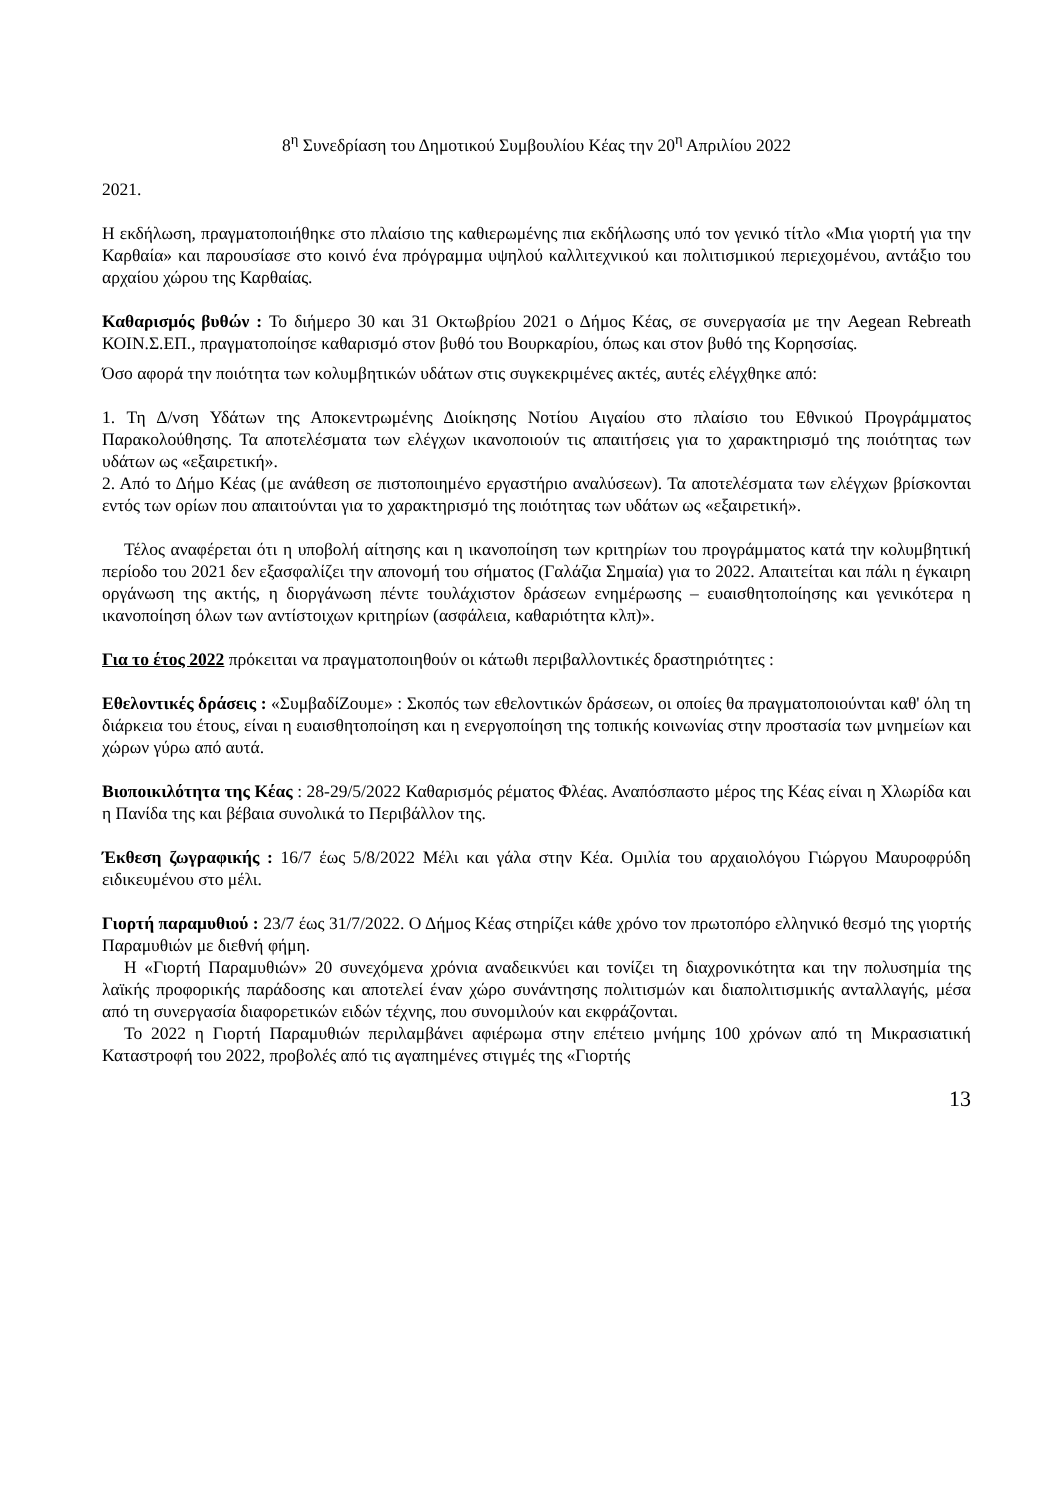8<sup>η</sup> Συνεδρίαση του Δημοτικού Συμβουλίου Κέας την 20<sup>η</sup> Απριλίου 2022
2021.
Η εκδήλωση, πραγματοποιήθηκε στο πλαίσιο της καθιερωμένης πια εκδήλωσης υπό τον γενικό τίτλο «Μια γιορτή για την Καρθαία» και παρουσίασε στο κοινό ένα πρόγραμμα υψηλού καλλιτεχνικού και πολιτισμικού περιεχομένου, αντάξιο του αρχαίου χώρου της Καρθαίας.
Καθαρισμός βυθών : Το διήμερο 30 και 31 Οκτωβρίου 2021 ο Δήμος Κέας, σε συνεργασία με την Aegean Rebreath ΚΟΙΝ.Σ.ΕΠ., πραγματοποίησε καθαρισμό στον βυθό του Βουρκαρίου, όπως και στον βυθό της Κορησσίας.
Όσο αφορά την ποιότητα των κολυμβητικών υδάτων στις συγκεκριμένες ακτές, αυτές ελέγχθηκε από:
1. Τη Δ/νση Υδάτων της Αποκεντρωμένης Διοίκησης Νοτίου Αιγαίου στο πλαίσιο του Εθνικού Προγράμματος Παρακολούθησης. Τα αποτελέσματα των ελέγχων ικανοποιούν τις απαιτήσεις για το χαρακτηρισμό της ποιότητας των υδάτων ως «εξαιρετική».
2. Από το Δήμο Κέας (με ανάθεση σε πιστοποιημένο εργαστήριο αναλύσεων). Τα αποτελέσματα των ελέγχων βρίσκονται εντός των ορίων που απαιτούνται για το χαρακτηρισμό της ποιότητας των υδάτων ως «εξαιρετική».
Τέλος αναφέρεται ότι η υποβολή αίτησης και η ικανοποίηση των κριτηρίων του προγράμματος κατά την κολυμβητική περίοδο του 2021 δεν εξασφαλίζει την απονομή του σήματος (Γαλάζια Σημαία) για το 2022. Απαιτείται και πάλι η έγκαιρη οργάνωση της ακτής, η διοργάνωση πέντε τουλάχιστον δράσεων ενημέρωσης – ευαισθητοποίησης και γενικότερα η ικανοποίηση όλων των αντίστοιχων κριτηρίων (ασφάλεια, καθαριότητα κλπ)».
Για το έτος 2022 πρόκειται να πραγματοποιηθούν οι κάτωθι περιβαλλοντικές δραστηριότητες :
Εθελοντικές δράσεις : «ΣυμβαδίΖουμε» : Σκοπός των εθελοντικών δράσεων, οι οποίες θα πραγματοποιούνται καθ' όλη τη διάρκεια του έτους, είναι η ευαισθητοποίηση και η ενεργοποίηση της τοπικής κοινωνίας στην προστασία των μνημείων και χώρων γύρω από αυτά.
Βιοποικιλότητα της Κέας : 28-29/5/2022 Καθαρισμός ρέματος Φλέας. Αναπόσπαστο μέρος της Κέας είναι η Χλωρίδα και η Πανίδα της και βέβαια συνολικά το Περιβάλλον της.
Έκθεση ζωγραφικής : 16/7 έως 5/8/2022 Μέλι και γάλα στην Κέα. Ομιλία του αρχαιολόγου Γιώργου Μαυροφρύδη ειδικευμένου στο μέλι.
Γιορτή παραμυθιού : 23/7 έως 31/7/2022. Ο Δήμος Κέας στηρίζει κάθε χρόνο τον πρωτοπόρο ελληνικό θεσμό της γιορτής Παραμυθιών με διεθνή φήμη.
Η «Γιορτή Παραμυθιών» 20 συνεχόμενα χρόνια αναδεικνύει και τονίζει τη διαχρονικότητα και την πολυσημία της λαϊκής προφορικής παράδοσης και αποτελεί έναν χώρο συνάντησης πολιτισμών και διαπολιτισμικής ανταλλαγής, μέσα από τη συνεργασία διαφορετικών ειδών τέχνης, που συνομιλούν και εκφράζονται.
Το 2022 η Γιορτή Παραμυθιών περιλαμβάνει αφιέρωμα στην επέτειο μνήμης 100 χρόνων από τη Μικρασιατική Καταστροφή του 2022, προβολές από τις αγαπημένες στιγμές της «Γιορτής
13